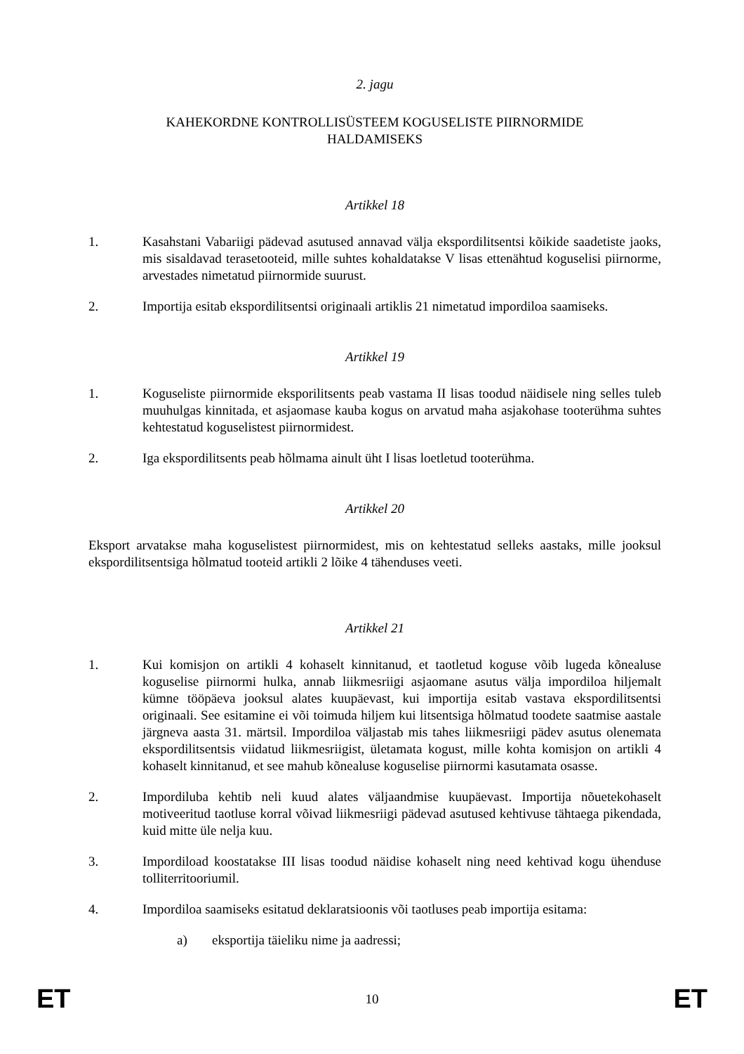2. jagu
KAHEKORDNE KONTROLLISÜSTEEM KOGUSELISTE PIIRNORMIDE
HALDAMISEKS
Artikkel 18
1. Kasahstani Vabariigi pädevad asutused annavad välja ekspordilitsentsi kõikide saadetiste jaoks, mis sisaldavad terasetooteid, mille suhtes kohaldatakse V lisas ettenähtud koguselisi piirnorme, arvestades nimetatud piirnormide suurust.
2. Importija esitab ekspordilitsentsi originaali artiklis 21 nimetatud impordiloa saamiseks.
Artikkel 19
1. Koguseliste piirnormide eksporilitsents peab vastama II lisas toodud näidisele ning selles tuleb muuhulgas kinnitada, et asjaomase kauba kogus on arvatud maha asjakohase tooterühma suhtes kehtestatud koguselistest piirnormidest.
2. Iga ekspordilitsents peab hõlmama ainult üht I lisas loetletud tooterühma.
Artikkel 20
Eksport arvatakse maha koguselistest piirnormidest, mis on kehtestatud selleks aastaks, mille jooksul ekspordilitsentsiga hõlmatud tooteid artikli 2 lõike 4 tähenduses veeti.
Artikkel 21
1. Kui komisjon on artikli 4 kohaselt kinnitanud, et taotletud koguse võib lugeda kõnealuse koguselise piirnormi hulka, annab liikmesriigi asjaomane asutus välja impordiloa hiljemalt kümne tööpäeva jooksul alates kuupäevast, kui importija esitab vastava ekspordilitsentsi originaali. See esitamine ei või toimuda hiljem kui litsentsiga hõlmatud toodete saatmise aastale järgneva aasta 31. märtsil. Impordiloa väljastab mis tahes liikmesriigi pädev asutus olenemata ekspordilitsentsis viidatud liikmesriigist, ületamata kogust, mille kohta komisjon on artikli 4 kohaselt kinnitanud, et see mahub kõnealuse koguselise piirnormi kasutamata osasse.
2. Impordiluba kehtib neli kuud alates väljaandmise kuupäevast. Importija nõuetekohaselt motiveeritud taotluse korral võivad liikmesriigi pädevad asutused kehtivuse tähtaega pikendada, kuid mitte üle nelja kuu.
3. Impordiload koostatakse III lisas toodud näidise kohaselt ning need kehtivad kogu ühenduse tolliterritooriumil.
4. Impordiloa saamiseks esitatud deklaratsioonis või taotluses peab importija esitama:
a) eksportija täieliku nime ja aadressi;
ET 10 ET